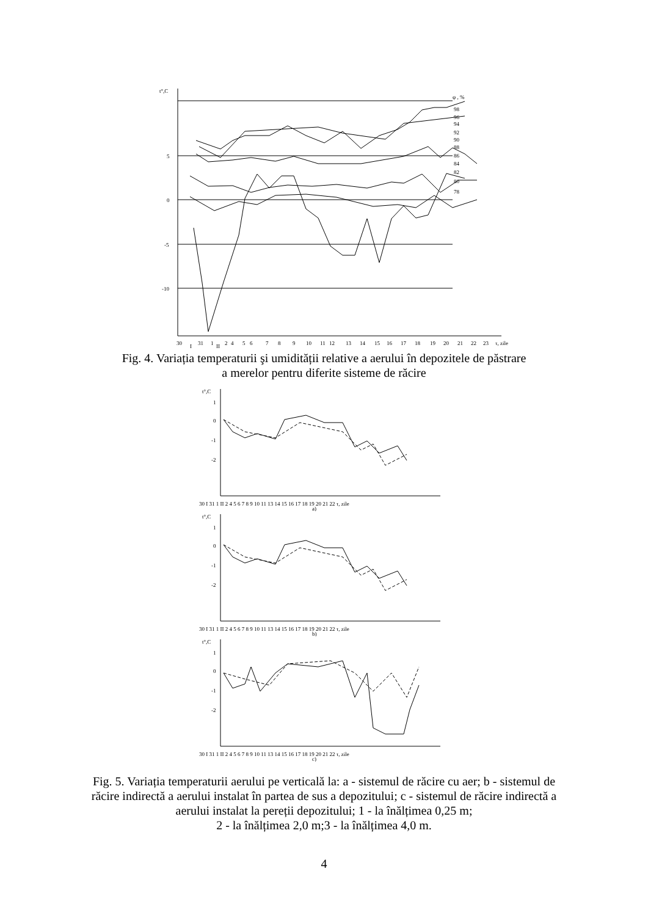t°,C
5
0
-5
-10
φ , %
98
96
94
92
90
88
86
84
82
80
78
30
31
1
2
4
5
6
7
8
9
10
11
12
13
14
15
16
17
18
19
20
21
22
23
τ, zile
I
II
Fig. 4. Variația temperaturii şi umidității relative a aerului în depozitele de păstrare
a merelor pentru diferite sisteme de răcire
t°,C
1
0
-1
-2
30 I 31 1 II 2 4 5 6 7 8 9 10 11 13 14 15 16 17 18 19 20 21 22 τ, zile
a)
t°,C
1
0
-1
-2
30 I 31 1 II 2 4 5 6 7 8 9 10 11 13 14 15 16 17 18 19 20 21 22 τ, zile
b)
t°,C
1
0
-1
-2
30 I 31 1 II 2 4 5 6 7 8 9 10 11 13 14 15 16 17 18 19 20 21 22 τ, zile
c)
Fig. 5. Variația temperaturii aerului pe verticală la: a - sistemul de răcire cu aer; b - sistemul de
răcire indirectă a aerului instalat în partea de sus a depozitului; c - sistemul de răcire indirectă a
aerului instalat la pereții depozitului; 1 - la înălțimea 0,25 m;
2 - la înălțimea 2,0 m;3 - la înălțimea 4,0 m.
4